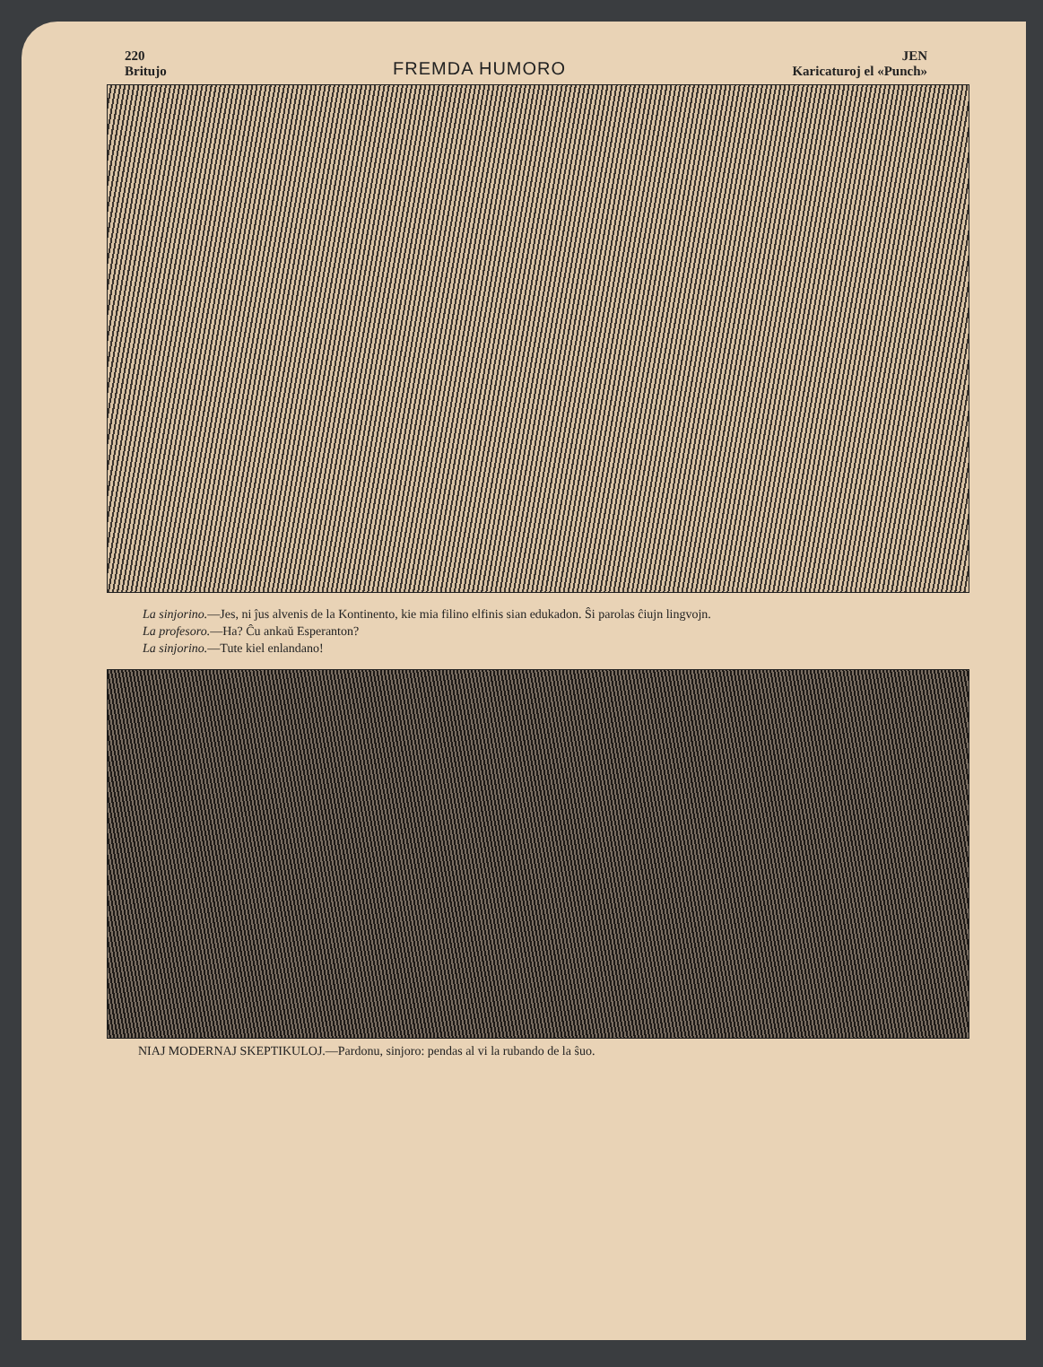220
Britujo
FREMDA HUMORO
JEN
Karicaturoj el «Punch»
La sinjorino.—Jes, ni ĵus alvenis de la Kontinento, kie mia filino elfinis sian edukadon. Ŝi parolas ĉiujn lingvojn.
La profesoro.—Ha? Ĉu ankaŭ Esperanton?
La sinjorino.—Tute kiel enlandano!
NIAJ MODERNAJ SKEPTIKULOJ.—Pardonu, sinjoro: pendas al vi la rubando de la ŝuo.